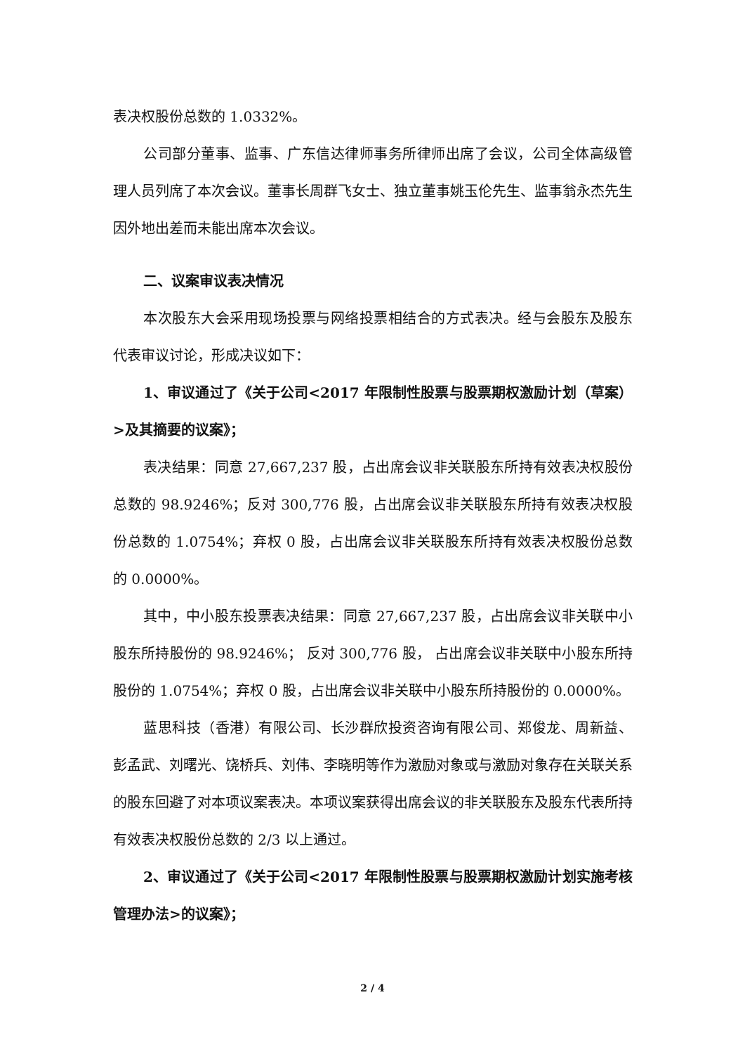表决权股份总数的 1.0332%。
公司部分董事、监事、广东信达律师事务所律师出席了会议，公司全体高级管理人员列席了本次会议。董事长周群飞女士、独立董事姚玉伦先生、监事翁永杰先生因外地出差而未能出席本次会议。
二、议案审议表决情况
本次股东大会采用现场投票与网络投票相结合的方式表决。经与会股东及股东代表审议讨论，形成决议如下：
1、审议通过了《关于公司<2017 年限制性股票与股票期权激励计划（草案）>及其摘要的议案》；
表决结果：同意 27,667,237 股，占出席会议非关联股东所持有效表决权股份总数的 98.9246%；反对 300,776 股，占出席会议非关联股东所持有效表决权股份总数的 1.0754%；弃权 0 股，占出席会议非关联股东所持有效表决权股份总数的 0.0000%。
其中，中小股东投票表决结果：同意 27,667,237 股，占出席会议非关联中小股东所持股份的 98.9246%； 反对 300,776 股， 占出席会议非关联中小股东所持股份的 1.0754%；弃权 0 股，占出席会议非关联中小股东所持股份的 0.0000%。
蓝思科技（香港）有限公司、长沙群欣投资咨询有限公司、郑俊龙、周新益、彭孟武、刘曙光、饶桥兵、刘伟、李晓明等作为激励对象或与激励对象存在关联关系的股东回避了对本项议案表决。本项议案获得出席会议的非关联股东及股东代表所持有效表决权股份总数的 2/3 以上通过。
2、审议通过了《关于公司<2017 年限制性股票与股票期权激励计划实施考核管理办法>的议案》；
2 / 4